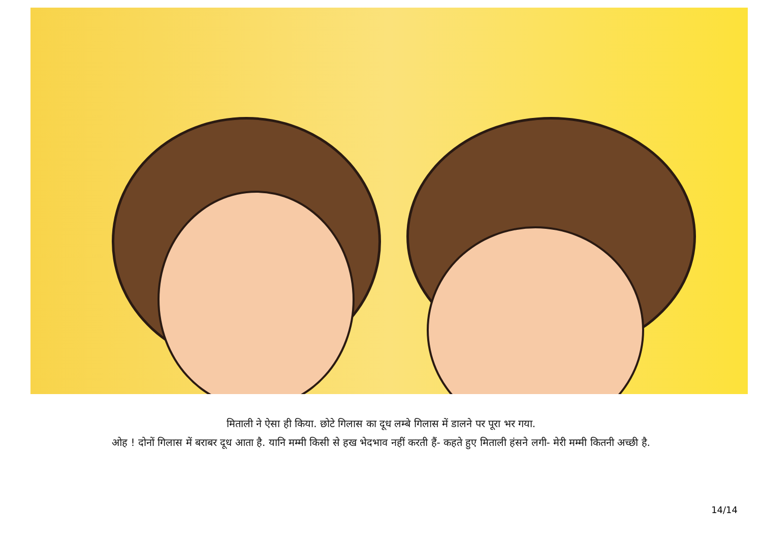मिताली ने ऐसा ही किया. छोटे गिलास का दूध लम्बे गिलास में डालने पर पूरा भर गया.
ओह ! दोनों गिलास में बराबर दूध आता है. यानि मम्मी किसी से हख भेदभाव नहीं करती हैं- कहते हुए मिताली हंसने लगी- मेरी मम्मी कितनी अच्छी है.
14/14